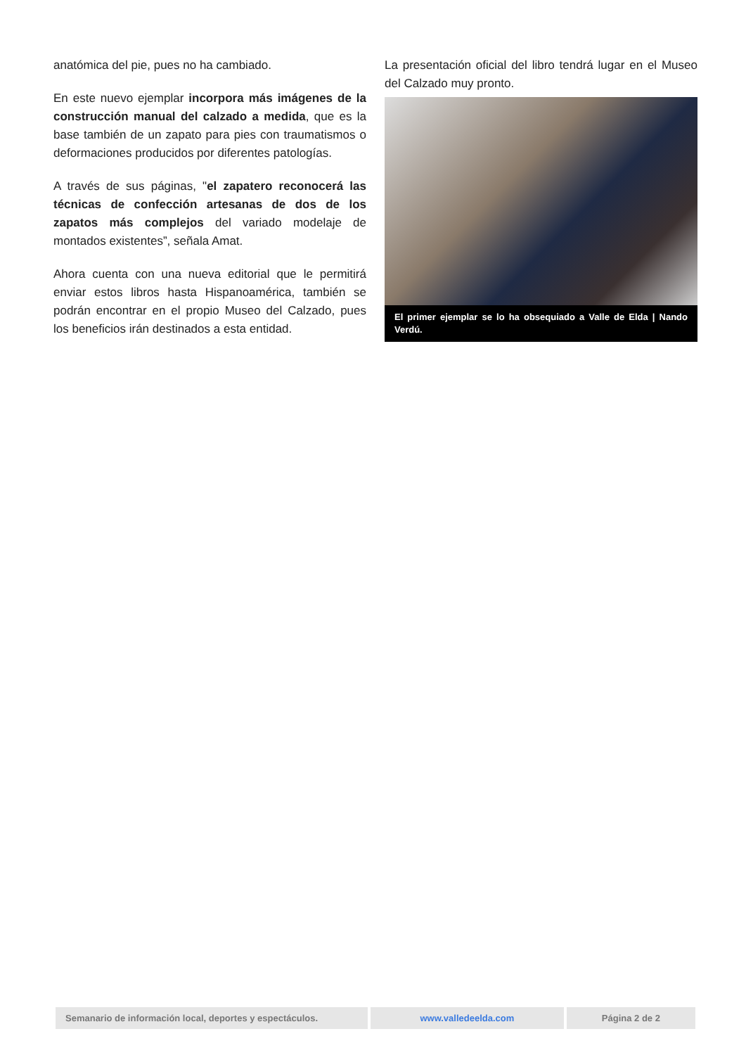anatómica del pie, pues no ha cambiado.
En este nuevo ejemplar incorpora más imágenes de la construcción manual del calzado a medida, que es la base también de un zapato para pies con traumatismos o deformaciones producidos por diferentes patologías.
A través de sus páginas, "el zapatero reconocerá las técnicas de confección artesanas de dos de los zapatos más complejos del variado modelaje de montados existentes”, señala Amat.
Ahora cuenta con una nueva editorial que le permitirá enviar estos libros hasta Hispanoamérica, también se podrán encontrar en el propio Museo del Calzado, pues los beneficios irán destinados a esta entidad.
La presentación oficial del libro tendrá lugar en el Museo del Calzado muy pronto.
El primer ejemplar se lo ha obsequiado a Valle de Elda | Nando Verdú.
Semanario de información local, deportes y espectáculos.
www.valledeelda.com Página 2 de 2